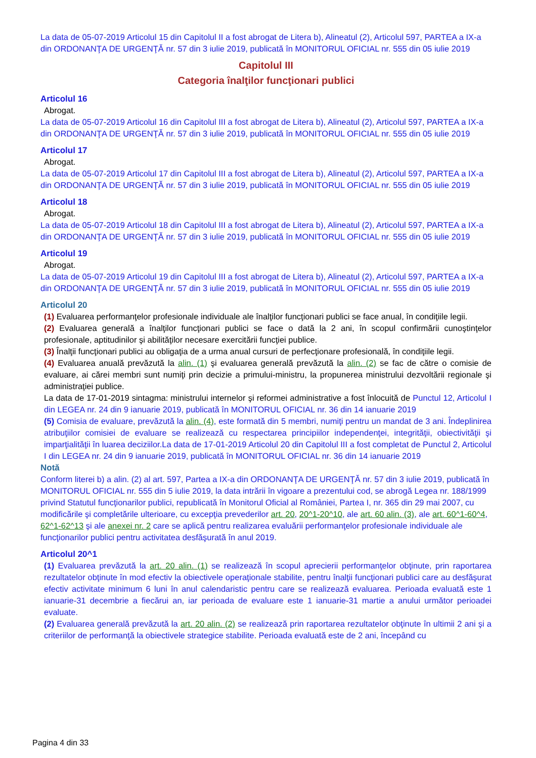La data de 05-07-2019 Articolul 15 din Capitolul II a fost abrogat de Litera b), Alineatul (2), Articolul 597, PARTEA a IX-a din ORDONANŢA DE URGENŢĂ nr. 57 din 3 iulie 2019, publicată în MONITORUL OFICIAL nr. 555 din 05 iulie 2019
Capitolul III
Categoria înalţilor funcţionari publici
Articolul 16
Abrogat.
La data de 05-07-2019 Articolul 16 din Capitolul III a fost abrogat de Litera b), Alineatul (2), Articolul 597, PARTEA a IX-a din ORDONANŢA DE URGENŢĂ nr. 57 din 3 iulie 2019, publicată în MONITORUL OFICIAL nr. 555 din 05 iulie 2019
Articolul 17
Abrogat.
La data de 05-07-2019 Articolul 17 din Capitolul III a fost abrogat de Litera b), Alineatul (2), Articolul 597, PARTEA a IX-a din ORDONANŢA DE URGENŢĂ nr. 57 din 3 iulie 2019, publicată în MONITORUL OFICIAL nr. 555 din 05 iulie 2019
Articolul 18
Abrogat.
La data de 05-07-2019 Articolul 18 din Capitolul III a fost abrogat de Litera b), Alineatul (2), Articolul 597, PARTEA a IX-a din ORDONANŢA DE URGENŢĂ nr. 57 din 3 iulie 2019, publicată în MONITORUL OFICIAL nr. 555 din 05 iulie 2019
Articolul 19
Abrogat.
La data de 05-07-2019 Articolul 19 din Capitolul III a fost abrogat de Litera b), Alineatul (2), Articolul 597, PARTEA a IX-a din ORDONANŢA DE URGENŢĂ nr. 57 din 3 iulie 2019, publicată în MONITORUL OFICIAL nr. 555 din 05 iulie 2019
Articolul 20
(1) Evaluarea performanţelor profesionale individuale ale înalţilor funcţionari publici se face anual, în condiţiile legii.
(2) Evaluarea generală a înalţilor funcţionari publici se face o dată la 2 ani, în scopul confirmării cunoştinţelor profesionale, aptitudinilor şi abilităţilor necesare exercitării funcţiei publice.
(3) Înalţii funcţionari publici au obligaţia de a urma anual cursuri de perfecţionare profesională, în condiţiile legii.
(4) Evaluarea anuală prevăzută la alin. (1) şi evaluarea generală prevăzută la alin. (2) se fac de către o comisie de evaluare, ai cărei membri sunt numiţi prin decizie a primului-ministru, la propunerea ministrului dezvoltării regionale şi administraţiei publice.
La data de 17-01-2019 sintagma: ministrului internelor şi reformei administrative a fost înlocuită de Punctul 12, Articolul I din LEGEA nr. 24 din 9 ianuarie 2019, publicată în MONITORUL OFICIAL nr. 36 din 14 ianuarie 2019
(5) Comisia de evaluare, prevăzută la alin. (4), este formată din 5 membri, numiţi pentru un mandat de 3 ani. Îndeplinirea atribuţiilor comisiei de evaluare se realizează cu respectarea principiilor independenţei, integrităţii, obiectivităţii şi imparţialităţii în luarea deciziilor.La data de 17-01-2019 Articolul 20 din Capitolul III a fost completat de Punctul 2, Articolul I din LEGEA nr. 24 din 9 ianuarie 2019, publicată în MONITORUL OFICIAL nr. 36 din 14 ianuarie 2019
Notă
Conform literei b) a alin. (2) al art. 597, Partea a IX-a din ORDONANŢA DE URGENŢĂ nr. 57 din 3 iulie 2019, publicată în MONITORUL OFICIAL nr. 555 din 5 iulie 2019, la data intrării în vigoare a prezentului cod, se abrogă Legea nr. 188/1999 privind Statutul funcţionarilor publici, republicată în Monitorul Oficial al României, Partea I, nr. 365 din 29 mai 2007, cu modificările şi completările ulterioare, cu excepţia prevederilor art. 20, 20^1-20^10, ale art. 60 alin. (3), ale art. 60^1-60^4, 62^1-62^13 şi ale anexei nr. 2 care se aplică pentru realizarea evaluării performanţelor profesionale individuale ale funcţionarilor publici pentru activitatea desfăşurată în anul 2019.
Articolul 20^1
(1) Evaluarea prevăzută la art. 20 alin. (1) se realizează în scopul aprecierii performanţelor obţinute, prin raportarea rezultatelor obţinute în mod efectiv la obiectivele operaţionale stabilite, pentru înalţii funcţionari publici care au desfăşurat efectiv activitate minimum 6 luni în anul calendaristic pentru care se realizează evaluarea. Perioada evaluată este 1 ianuarie-31 decembrie a fiecărui an, iar perioada de evaluare este 1 ianuarie-31 martie a anului următor perioadei evaluate.
(2) Evaluarea generală prevăzută la art. 20 alin. (2) se realizează prin raportarea rezultatelor obţinute în ultimii 2 ani şi a criteriilor de performanţă la obiectivele strategice stabilite. Perioada evaluată este de 2 ani, începând cu
Pagina 4 din 33